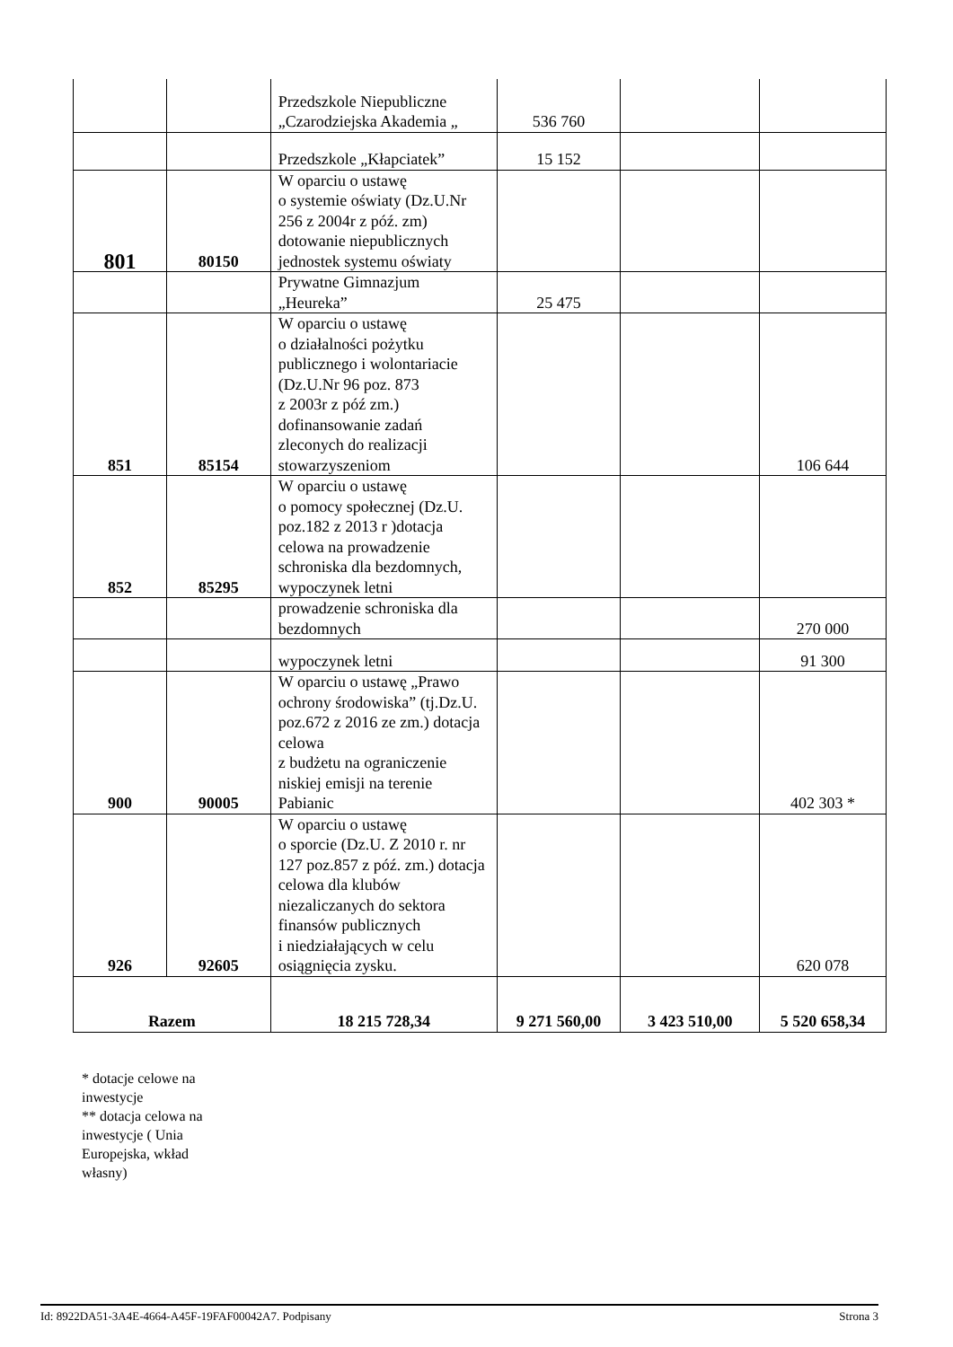| | | Przedszkole Niepubliczne „Czarodziejska Akademia „ | 536 760 | | |
| | | Przedszkole „Kłapciatek” | 15 152 | | |
| 801 | 80150 | W oparciu o ustawę o systemie oświaty (Dz.U.Nr 256 z 2004r z póź. zm) dotowanie niepublicznych jednostek systemu oświaty | | | |
| | | Prywatne Gimnazjum „Heureka” | 25 475 | | |
| 851 | 85154 | W oparciu o ustawę o działalności pożytku publicznego i wolontariacie (Dz.U.Nr 96 poz. 873 z 2003r z póź zm.) dofinansowanie zadań zleconych do realizacji stowarzyszeniom | | | 106 644 |
| 852 | 85295 | W oparciu o ustawę o pomocy społecznej (Dz.U. poz.182 z 2013 r )dotacja celowa na prowadzenie schroniska dla bezdomnych, wypoczynek letni | | | |
| | | prowadzenie schroniska dla bezdomnych | | | 270 000 |
| | | wypoczynek letni | | | 91 300 |
| 900 | 90005 | W oparciu o ustawę „Prawo ochrony środowiska” (tj.Dz.U. poz.672 z 2016 ze zm.) dotacja celowa z budżetu na ograniczenie niskiej emisji na terenie Pabianic | | | 402 303 * |
| 926 | 92605 | W oparciu o ustawę o sporcie (Dz.U. Z 2010 r. nr 127 poz.857 z póź. zm.) dotacja celowa dla klubów niezaliczanych do sektora finansów publicznych i niedziałających w celu osiągnięcia zysku. | | | 620 078 |
| Razem | | 18 215 728,34 | 9 271 560,00 | 3 423 510,00 | 5 520 658,34 |
* dotacje celowe na inwestycje
** dotacja celowa na inwestycje ( Unia Europejska, wkład własny)
Id: 8922DA51-3A4E-4664-A45F-19FAF00042A7. Podpisany Strona 3